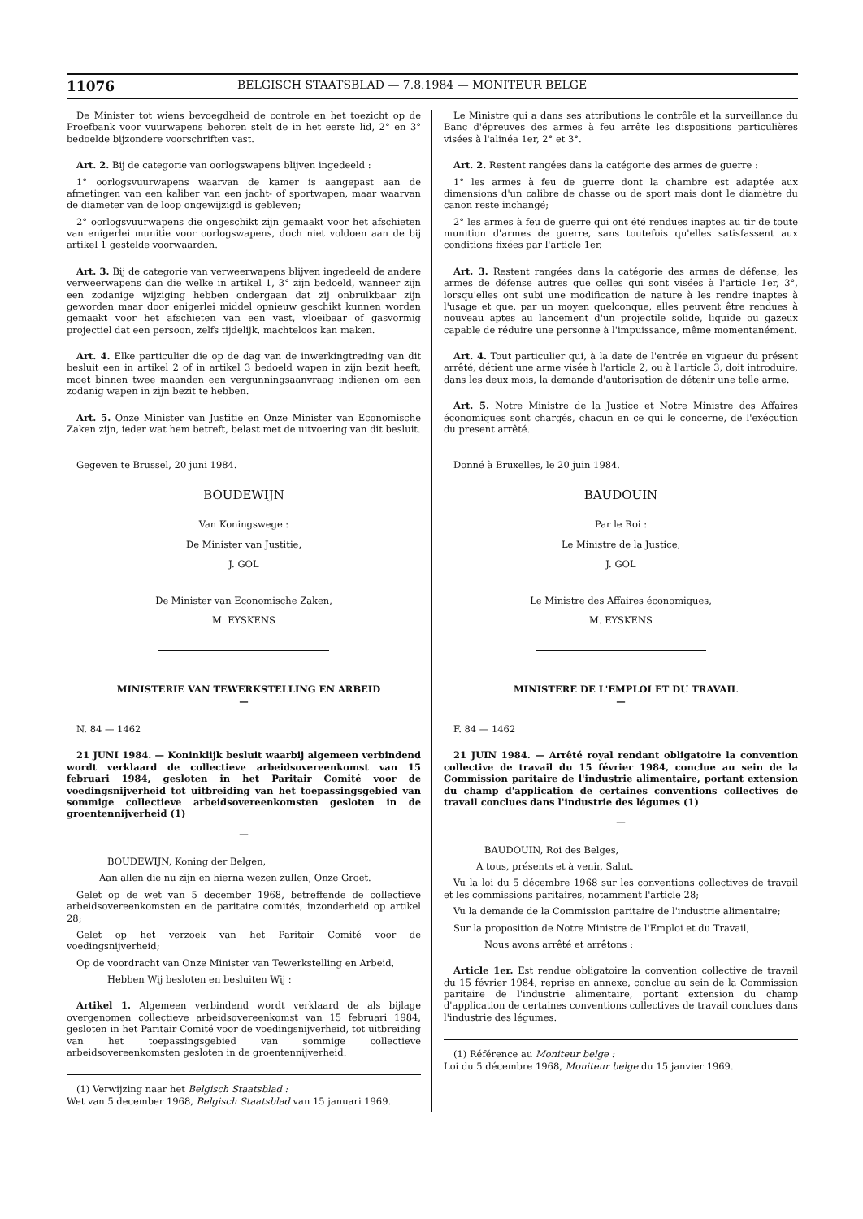11076 BELGISCH STAATSBLAD — 7.8.1984 — MONITEUR BELGE
De Minister tot wiens bevoegdheid de controle en het toezicht op de Proefbank voor vuurwapens behoren stelt de in het eerste lid, 2° en 3° bedoelde bijzondere voorschriften vast.
Art. 2. Bij de categorie van oorlogswapens blijven ingedeeld :
1° oorlogsvuurwapens waarvan de kamer is aangepast aan de afmetingen van een kaliber van een jacht- of sportwapen, maar waarvan de diameter van de loop ongewijzigd is gebleven;
2° oorlogsvuurwapens die ongeschikt zijn gemaakt voor het afschieten van enigerlei munitie voor oorlogswapens, doch niet voldoen aan de bij artikel 1 gestelde voorwaarden.
Art. 3. Bij de categorie van verweerwapens blijven ingedeeld de andere verweerwapens dan die welke in artikel 1, 3° zijn bedoeld, wanneer zijn een zodanige wijziging hebben ondergaan dat zij onbruikbaar zijn geworden maar door enigerlei middel opnieuw geschikt kunnen worden gemaakt voor het afschieten van een vast, vloeibaar of gasvormig projectiel dat een persoon, zelfs tijdelijk, machteloos kan maken.
Art. 4. Elke particulier die op de dag van de inwerkingtreding van dit besluit een in artikel 2 of in artikel 3 bedoeld wapen in zijn bezit heeft, moet binnen twee maanden een vergunningsaanvraag indienen om een zodanig wapen in zijn bezit te hebben.
Art. 5. Onze Minister van Justitie en Onze Minister van Economische Zaken zijn, ieder wat hem betreft, belast met de uitvoering van dit besluit.
Gegeven te Brussel, 20 juni 1984.
BOUDEWIJN
Van Koningswege :
De Minister van Justitie,
J. GOL
De Minister van Economische Zaken,
M. EYSKENS
MINISTERIE VAN TEWERKSTELLING EN ARBEID
—
N. 84 — 1462
21 JUNI 1984. — Koninklijk besluit waarbij algemeen verbindend wordt verklaard de collectieve arbeidsovereenkomst van 15 februari 1984, gesloten in het Paritair Comité voor de voedingsnijverheid tot uitbreiding van het toepassingsgebied van sommige collectieve arbeidsovereenkomsten gesloten in de groentennijverheid (1)
—
BOUDEWIJN, Koning der Belgen,
Aan allen die nu zijn en hierna wezen zullen, Onze Groet.
Gelet op de wet van 5 december 1968, betreffende de collectieve arbeidsovereenkomsten en de paritaire comités, inzonderheid op artikel 28;
Gelet op het verzoek van het Paritair Comité voor de voedingsnijverheid;
Op de voordracht van Onze Minister van Tewerkstelling en Arbeid,
Hebben Wij besloten en besluiten Wij :
Artikel 1. Algemeen verbindend wordt verklaard de als bijlage overgenomen collectieve arbeidsovereenkomst van 15 februari 1984, gesloten in het Paritair Comité voor de voedingsnijverheid, tot uitbreiding van het toepassingsgebied van sommige collectieve arbeidsovereenkomsten gesloten in de groentennijverheid.
(1) Verwijzing naar het Belgisch Staatsblad :
Wet van 5 december 1968, Belgisch Staatsblad van 15 januari 1969.
Le Ministre qui a dans ses attributions le contrôle et la surveillance du Banc d'épreuves des armes à feu arrête les dispositions particulières visées à l'alinéa 1er, 2° et 3°.
Art. 2. Restent rangées dans la catégorie des armes de guerre :
1° les armes à feu de guerre dont la chambre est adaptée aux dimensions d'un calibre de chasse ou de sport mais dont le diamètre du canon reste inchangé;
2° les armes à feu de guerre qui ont été rendues inaptes au tir de toute munition d'armes de guerre, sans toutefois qu'elles satisfassent aux conditions fixées par l'article 1er.
Art. 3. Restent rangées dans la catégorie des armes de défense, les armes de défense autres que celles qui sont visées à l'article 1er, 3°, lorsqu'elles ont subi une modification de nature à les rendre inaptes à l'usage et que, par un moyen quelconque, elles peuvent être rendues à nouveau aptes au lancement d'un projectile solide, liquide ou gazeux capable de réduire une personne à l'impuissance, même momentanément.
Art. 4. Tout particulier qui, à la date de l'entrée en vigueur du présent arrêté, détient une arme visée à l'article 2, ou à l'article 3, doit introduire, dans les deux mois, la demande d'autorisation de détenir une telle arme.
Art. 5. Notre Ministre de la Justice et Notre Ministre des Affaires économiques sont chargés, chacun en ce qui le concerne, de l'exécution du present arrêté.
Donné à Bruxelles, le 20 juin 1984.
BAUDOUIN
Par le Roi :
Le Ministre de la Justice,
J. GOL
Le Ministre des Affaires économiques,
M. EYSKENS
MINISTERE DE L'EMPLOI ET DU TRAVAIL
—
F. 84 — 1462
21 JUIN 1984. — Arrêté royal rendant obligatoire la convention collective de travail du 15 février 1984, conclue au sein de la Commission paritaire de l'industrie alimentaire, portant extension du champ d'application de certaines conventions collectives de travail conclues dans l'industrie des légumes (1)
—
BAUDOUIN, Roi des Belges,
A tous, présents et à venir, Salut.
Vu la loi du 5 décembre 1968 sur les conventions collectives de travail et les commissions paritaires, notamment l'article 28;
Vu la demande de la Commission paritaire de l'industrie alimentaire;
Sur la proposition de Notre Ministre de l'Emploi et du Travail,
Nous avons arrêté et arrêtons :
Article 1er. Est rendue obligatoire la convention collective de travail du 15 février 1984, reprise en annexe, conclue au sein de la Commission paritaire de l'industrie alimentaire, portant extension du champ d'application de certaines conventions collectives de travail conclues dans l'industrie des légumes.
(1) Référence au Moniteur belge :
Loi du 5 décembre 1968, Moniteur belge du 15 janvier 1969.